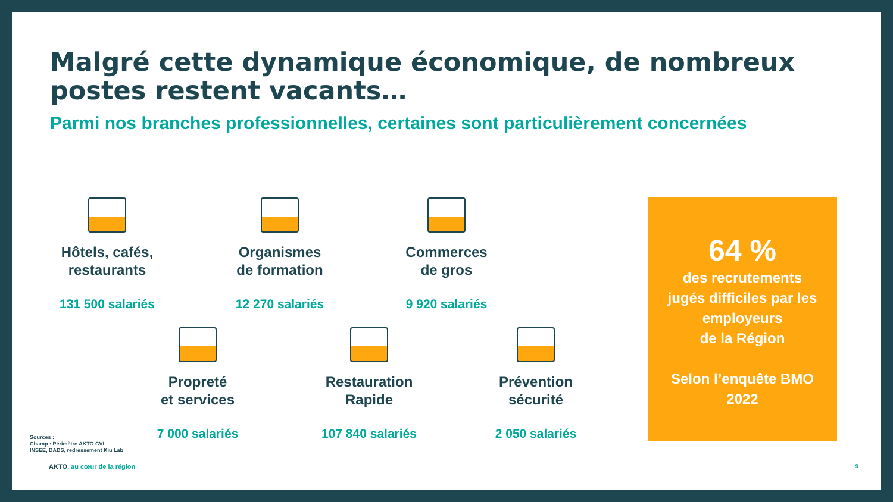Malgré cette dynamique économique, de nombreux postes restent vacants…
Parmi nos branches professionnelles, certaines sont particulièrement concernées
Hôtels, cafés,
restaurants
131 500 salariés
Organismes
de formation
12 270 salariés
Commerces
de gros
9 920 salariés
Propreté
et services
7 000 salariés
Restauration
Rapide
107 840 salariés
Prévention
sécurité
2 050 salariés
64 %
des recrutements
jugés difficiles par les employeurs
de la Région
Selon l’enquête BMO
2022
Sources :
Champ : Périmètre AKTO CVL
INSEE, DADS, redressement Kiu Lab
AKTO, au cœur de la région 9